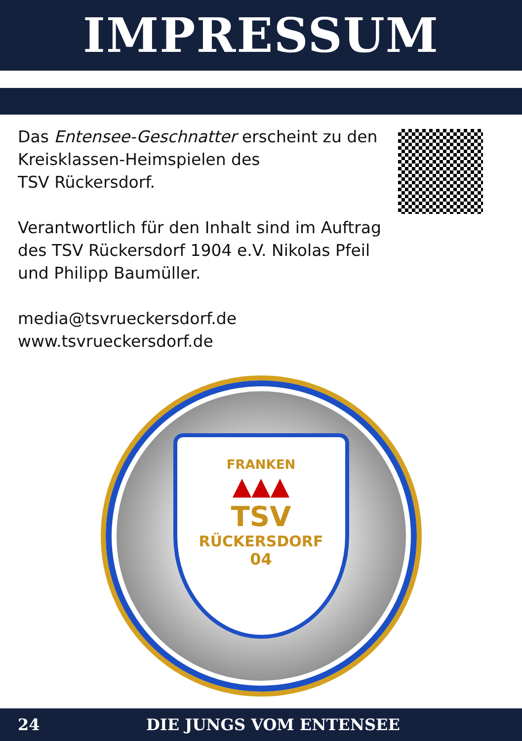IMPRESSUM
Das Entensee-Geschnatter erscheint zu den
Kreisklassen-Heimspielen des
TSV Rückersdorf.
Verantwortlich für den Inhalt sind im Auftrag
des TSV Rückersdorf 1904 e.V. Nikolas Pfeil
und Philipp Baumüller.
media@tsvrueckersdorf.de
www.tsvrueckersdorf.de
FRANKEN
▲▲▲
TSV
RÜCKERSDORF
04
24 DIE JUNGS VOM ENTENSEE